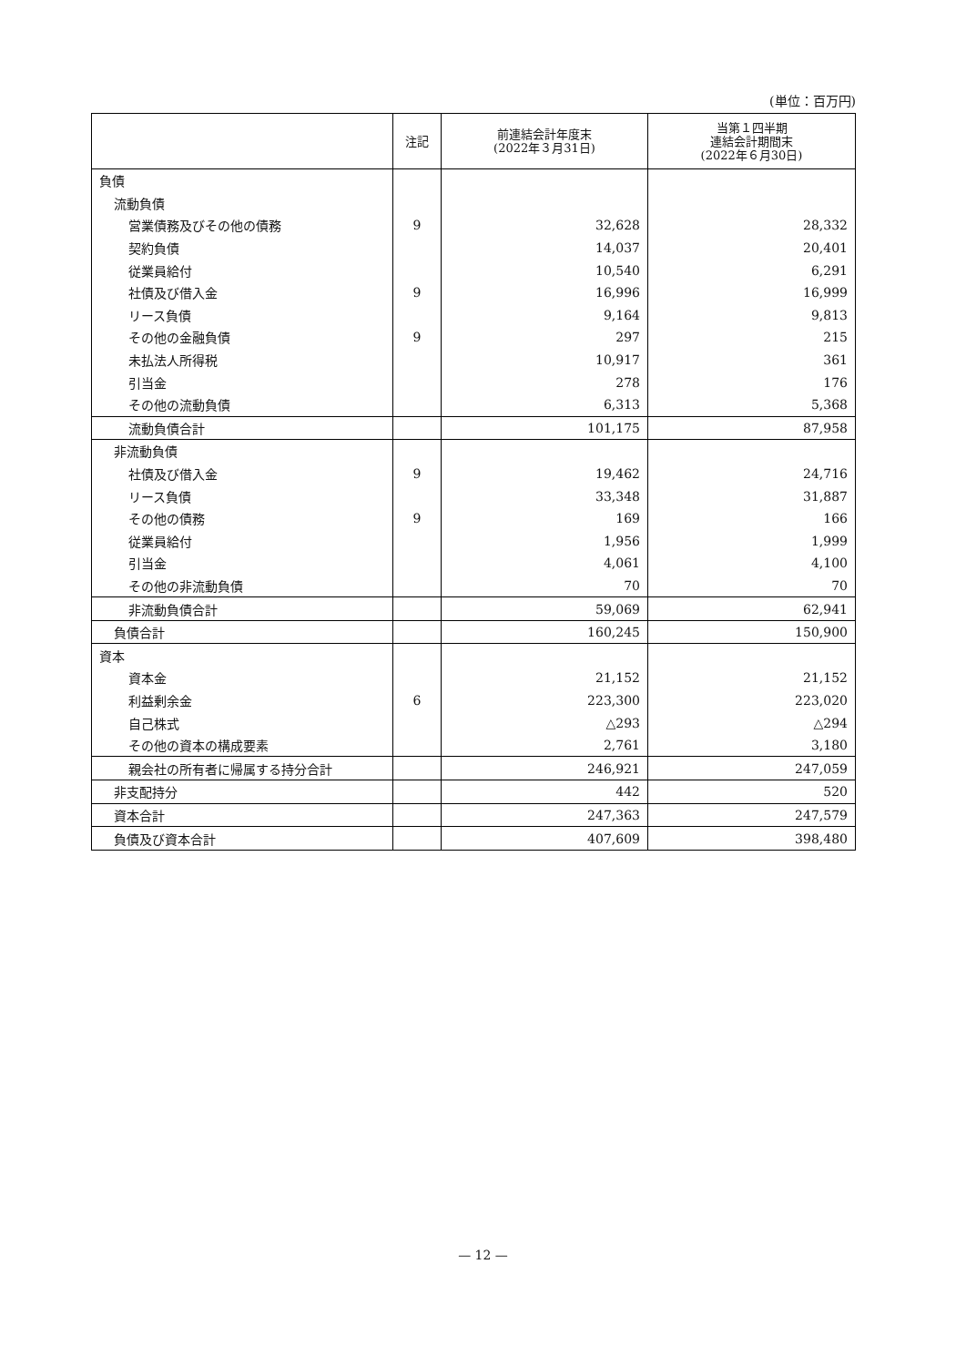(単位：百万円)
| | 注記 | 前連結会計年度末 (2022年３月31日) | 当第１四半期 連結会計期間末 (2022年６月30日) |
| --- | --- | --- | --- |
| 負債 | | | |
| 流動負債 | | | |
| 営業債務及びその他の債務 | 9 | 32,628 | 28,332 |
| 契約負債 | | 14,037 | 20,401 |
| 従業員給付 | | 10,540 | 6,291 |
| 社債及び借入金 | 9 | 16,996 | 16,999 |
| リース負債 | | 9,164 | 9,813 |
| その他の金融負債 | 9 | 297 | 215 |
| 未払法人所得税 | | 10,917 | 361 |
| 引当金 | | 278 | 176 |
| その他の流動負債 | | 6,313 | 5,368 |
| 流動負債合計 | | 101,175 | 87,958 |
| 非流動負債 | | | |
| 社債及び借入金 | 9 | 19,462 | 24,716 |
| リース負債 | | 33,348 | 31,887 |
| その他の債務 | 9 | 169 | 166 |
| 従業員給付 | | 1,956 | 1,999 |
| 引当金 | | 4,061 | 4,100 |
| その他の非流動負債 | | 70 | 70 |
| 非流動負債合計 | | 59,069 | 62,941 |
| 負債合計 | | 160,245 | 150,900 |
| 資本 | | | |
| 資本金 | | 21,152 | 21,152 |
| 利益剰余金 | 6 | 223,300 | 223,020 |
| 自己株式 | | △293 | △294 |
| その他の資本の構成要素 | | 2,761 | 3,180 |
| 親会社の所有者に帰属する持分合計 | | 246,921 | 247,059 |
| 非支配持分 | | 442 | 520 |
| 資本合計 | | 247,363 | 247,579 |
| 負債及び資本合計 | | 407,609 | 398,480 |
— 12 —